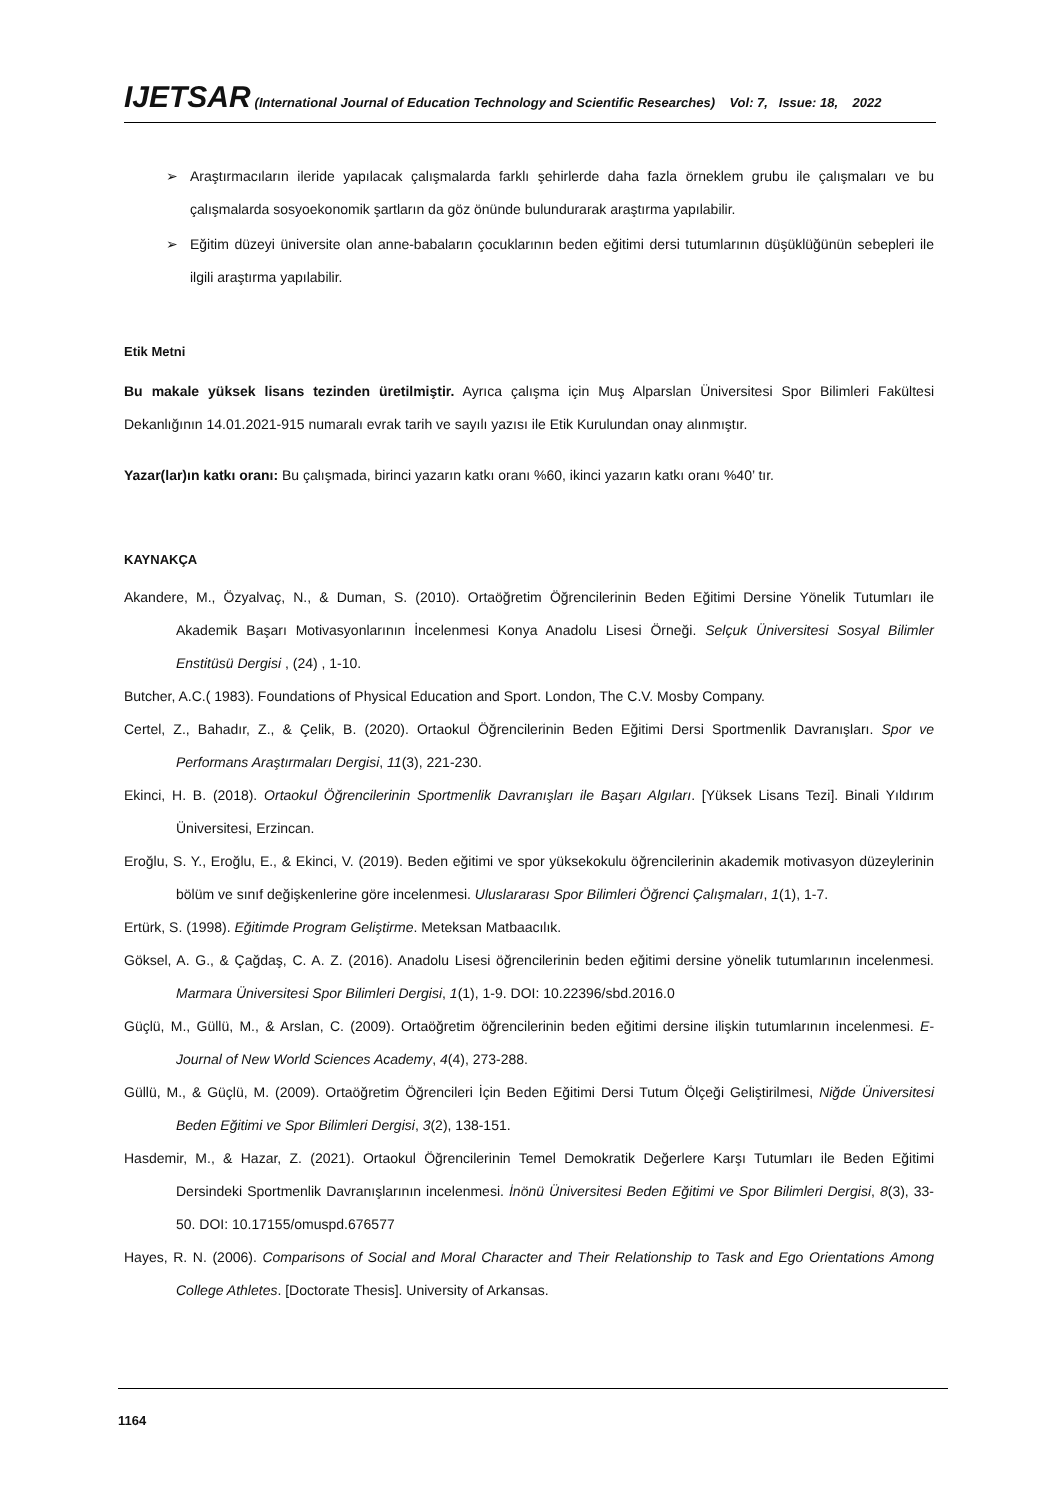IJETSAR (International Journal of Education Technology and Scientific Researches) Vol: 7, Issue: 18, 2022
➢ Araştırmacıların ileride yapılacak çalışmalarda farklı şehirlerde daha fazla örneklem grubu ile çalışmaları ve bu çalışmalarda sosyoekonomik şartların da göz önünde bulundurarak araştırma yapılabilir.
➢ Eğitim düzeyi üniversite olan anne-babaların çocuklarının beden eğitimi dersi tutumlarının düşüklüğünün sebepleri ile ilgili araştırma yapılabilir.
Etik Metni
Bu makale yüksek lisans tezinden üretilmiştir. Ayrıca çalışma için Muş Alparslan Üniversitesi Spor Bilimleri Fakültesi Dekanlığının 14.01.2021-915 numaralı evrak tarih ve sayılı yazısı ile Etik Kurulundan onay alınmıştır.
Yazar(lar)ın katkı oranı: Bu çalışmada, birinci yazarın katkı oranı %60, ikinci yazarın katkı oranı %40’ tır.
KAYNAKÇA
Akandere, M., Özyalvaç, N., & Duman, S. (2010). Ortaöğretim Öğrencilerinin Beden Eğitimi Dersine Yönelik Tutumları ile Akademik Başarı Motivasyonlarının İncelenmesi Konya Anadolu Lisesi Örneği. Selçuk Üniversitesi Sosyal Bilimler Enstitüsü Dergisi , (24) , 1-10.
Butcher, A.C.( 1983). Foundations of Physical Education and Sport. London, The C.V. Mosby Company.
Certel, Z., Bahadır, Z., & Çelik, B. (2020). Ortaokul Öğrencilerinin Beden Eğitimi Dersi Sportmenlik Davranışları. Spor ve Performans Araştırmaları Dergisi, 11(3), 221-230.
Ekinci, H. B. (2018). Ortaokul Öğrencilerinin Sportmenlik Davranışları ile Başarı Algıları. [Yüksek Lisans Tezi]. Binali Yıldırım Üniversitesi, Erzincan.
Eroğlu, S. Y., Eroğlu, E., & Ekinci, V. (2019). Beden eğitimi ve spor yüksekokulu öğrencilerinin akademik motivasyon düzeylerinin bölüm ve sınıf değişkenlerine göre incelenmesi. Uluslararası Spor Bilimleri Öğrenci Çalışmaları, 1(1), 1-7.
Ertürk, S. (1998). Eğitimde Program Geliştirme. Meteksan Matbaacılık.
Göksel, A. G., & Çağdaş, C. A. Z. (2016). Anadolu Lisesi öğrencilerinin beden eğitimi dersine yönelik tutumlarının incelenmesi. Marmara Üniversitesi Spor Bilimleri Dergisi, 1(1), 1-9. DOI: 10.22396/sbd.2016.0
Güçlü, M., Güllü, M., & Arslan, C. (2009). Ortaöğretim öğrencilerinin beden eğitimi dersine ilişkin tutumlarının incelenmesi. E-Journal of New World Sciences Academy, 4(4), 273-288.
Güllü, M., & Güçlü, M. (2009). Ortaöğretim Öğrencileri İçin Beden Eğitimi Dersi Tutum Ölçeği Geliştirilmesi, Niğde Üniversitesi Beden Eğitimi ve Spor Bilimleri Dergisi, 3(2), 138-151.
Hasdemir, M., & Hazar, Z. (2021). Ortaokul Öğrencilerinin Temel Demokratik Değerlere Karşı Tutumları ile Beden Eğitimi Dersindeki Sportmenlik Davranışlarının incelenmesi. İnönü Üniversitesi Beden Eğitimi ve Spor Bilimleri Dergisi, 8(3), 33-50. DOI: 10.17155/omuspd.676577
Hayes, R. N. (2006). Comparisons of Social and Moral Character and Their Relationship to Task and Ego Orientations Among College Athletes. [Doctorate Thesis]. University of Arkansas.
1164